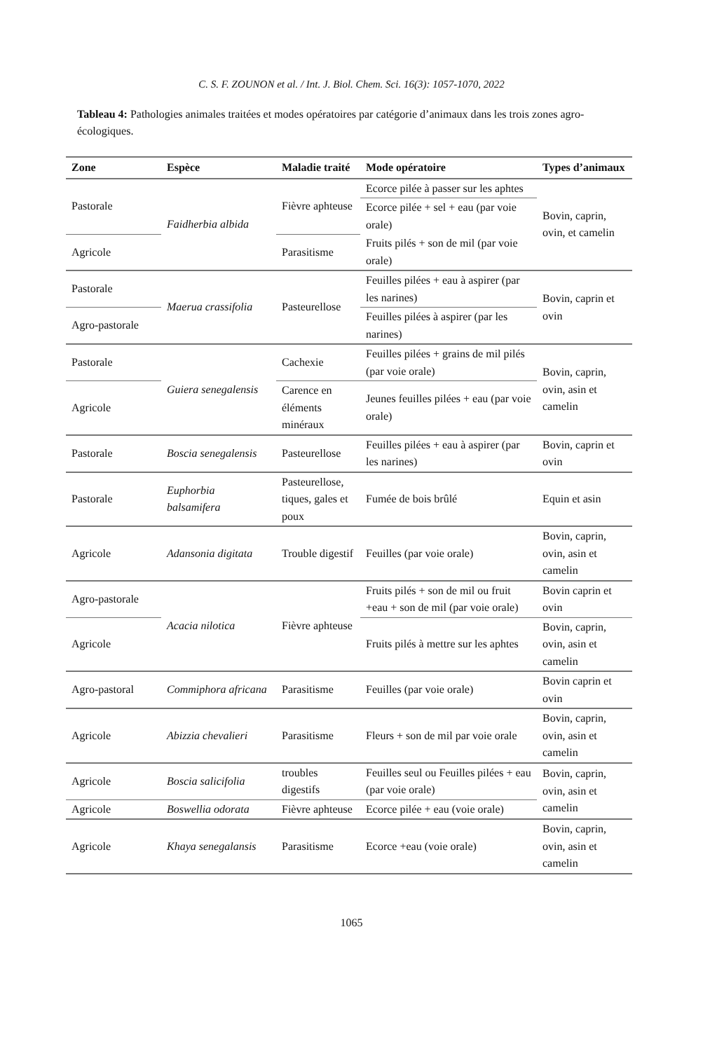C. S. F. ZOUNON et al. / Int. J. Biol. Chem. Sci. 16(3): 1057-1070, 2022
Tableau 4: Pathologies animales traitées et modes opératoires par catégorie d’animaux dans les trois zones agro-écologiques.
| Zone | Espèce | Maladie traité | Mode opératoire | Types d’animaux |
| --- | --- | --- | --- | --- |
| Pastorale | Faidherbia albida | Fièvre aphteuse | Ecorce pilée à passer sur les aphtes | Bovin, caprin, ovin, et camelin |
| | | | Ecorce pilée + sel + eau (par voie orale) | |
| Agricole | | Parasitisme | Fruits pilés + son de mil (par voie orale) | |
| Pastorale | Maerua crassifolia | Pasteurellose | Feuilles pilées + eau à aspirer (par les narines) | Bovin, caprin et ovin |
| Agro-pastorale | | | Feuilles pilées à aspirer (par les narines) | |
| Pastorale | Guiera senegalensis | Cachexie | Feuilles pilées + grains de mil pilés (par voie orale) | Bovin, caprin, ovin, asin et camelin |
| Agricole | | Carence en éléments minéraux | Jeunes feuilles pilées + eau (par voie orale) | |
| Pastorale | Boscia senegalensis | Pasteurellose | Feuilles pilées + eau à aspirer (par les narines) | Bovin, caprin et ovin |
| Pastorale | Euphorbia balsamifera | Pasteurellose, tiques, gales et poux | Fumée de bois brûlé | Equin et asin |
| Agricole | Adansonia digitata | Trouble digestif | Feuilles (par voie orale) | Bovin, caprin, ovin, asin et camelin |
| Agro-pastorale | Acacia nilotica | Fièvre aphteuse | Fruits pilés + son de mil ou fruit +eau + son de mil (par voie orale) | Bovin caprin et ovin |
| Agricole | | | Fruits pilés à mettre sur les aphtes | Bovin, caprin, ovin, asin et camelin |
| Agro-pastoral | Commiphora africana | Parasitisme | Feuilles (par voie orale) | Bovin caprin et ovin |
| Agricole | Abizzia chevalieri | Parasitisme | Fleurs + son de mil par voie orale | Bovin, caprin, ovin, asin et camelin |
| Agricole | Boscia salicifolia | troubles digestifs | Feuilles seul ou Feuilles pilées + eau (par voie orale) | Bovin, caprin, ovin, asin et camelin |
| Agricole | Boswellia odorata | Fièvre aphteuse | Ecorce pilée + eau (voie orale) | |
| Agricole | Khaya senegalansis | Parasitisme | Ecorce +eau (voie orale) | Bovin, caprin, ovin, asin et camelin |
1065